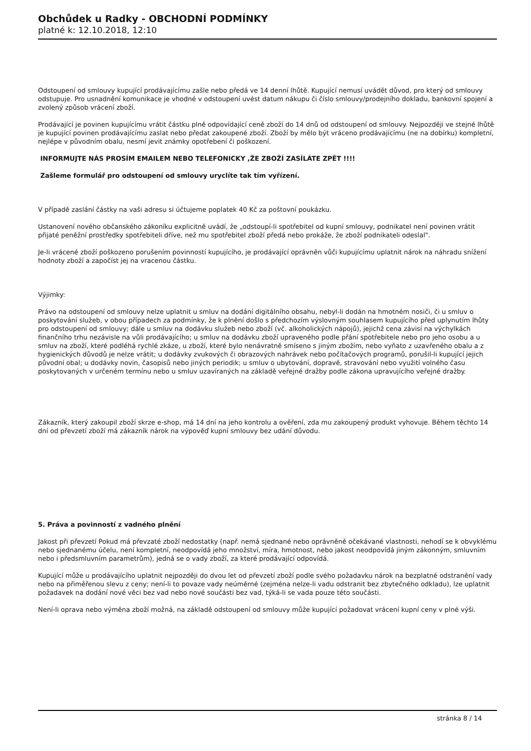Obchůdek u Radky - OBCHODNÍ PODMÍNKY
platné k: 12.10.2018, 12:10
Odstoupení od smlouvy kupující prodávajícímu zašle nebo předá ve 14 denní lhůtě. Kupující nemusí uvádět důvod, pro který od smlouvy odstupuje. Pro usnadnění komunikace je vhodné v odstoupení uvést datum nákupu či číslo smlouvy/prodejního dokladu, bankovní spojení a zvolený způsob vrácení zboží.
Prodávající je povinen kupujícímu vrátit částku plně odpovídající ceně zboží do 14 dnů od odstoupení od smlouvy. Nejpozději ve stejné lhůtě je kupující povinen prodávajícímu zaslat nebo předat zakoupené zboží. Zboží by mělo být vráceno prodávajícímu (ne na dobírku) kompletní, nejlépe v původním obalu, nesmí jevit známky opotřebení či poškození.
INFORMUJTE NÁS PROSÍM EMAILEM NEBO TELEFONICKY ,ŽE ZBOŽÍ ZASÍLÁTE ZPĚT !!!!
Zašleme formulář pro odstoupení od smlouvy uryclíte tak tím vyřízení.
V případě zaslání částky na vaši adresu si účtujeme poplatek 40 Kč za poštovní poukázku.
Ustanovení nového občanského zákoníku explicitně uvádí, že „odstoupí-li spotřebitel od kupní smlouvy, podnikatel není povinen vrátit přijaté peněžní prostředky spotřebiteli dříve, než mu spotřebitel zboží předá nebo prokáže, že zboží podnikateli odeslal".
Je-li vrácené zboží poškozeno porušením povinností kupujícího, je prodávající oprávněn vůči kupujícímu uplatnit nárok na náhradu snížení hodnoty zboží a započíst jej na vracenou částku.
Výjimky:
Právo na odstoupení od smlouvy nelze uplatnit u smluv na dodání digitálního obsahu, nebyl-li dodán na hmotném nosiči, či u smluv o poskytování služeb, v obou případech za podmínky, že k plnění došlo s předchozím výslovným souhlasem kupujícího před uplynutím lhůty pro odstoupení od smlouvy; dále u smluv na dodávku služeb nebo zboží (vč. alkoholických nápojů), jejichž cena závisí na výchylkách finančního trhu nezávisle na vůli prodávajícího; u smluv na dodávku zboží upraveného podle přání spotřebitele nebo pro jeho osobu a u smluv na zboží, které podléhá rychlé zkáze, u zboží, které bylo nenávratně smíseno s jiným zbožím, nebo vyňato z uzavřeného obalu a z hygienických důvodů je nelze vrátit; u dodávky zvukových či obrazových nahrávek nebo počítačových programů, porušil-li kupující jejich původní obal; u dodávky novin, časopisů nebo jiných periodik; u smluv o ubytování, dopravě, stravování nebo využití volného času poskytovaných v určeném termínu nebo u smluv uzavíraných na základě veřejné dražby podle zákona upravujícího veřejné dražby.
Zákazník, který zakoupil zboží skrze e-shop, má 14 dní na jeho kontrolu a ověření, zda mu zakoupený produkt vyhovuje. Během těchto 14 dní od převzetí zboží má zákazník nárok na výpověď kupní smlouvy bez udání důvodu.
5. Práva a povinností z vadného plnění
Jakost při převzetí Pokud má převzaté zboží nedostatky (např. nemá sjednané nebo oprávněně očekávané vlastnosti, nehodí se k obvyklému nebo sjednanému účelu, není kompletní, neodpovídá jeho množství, míra, hmotnost, nebo jakost neodpovídá jiným zákonným, smluvním nebo i předsmluvním parametrům), jedná se o vady zboží, za které prodávající odpovídá.
Kupující může u prodávajícího uplatnit nejpozději do dvou let od převzetí zboží podle svého požadavku nárok na bezplatné odstranění vady nebo na přiměřenou slevu z ceny; není-li to povaze vady neúměrné (zejména nelze-li vadu odstranit bez zbytečného odkladu), lze uplatnit požadavek na dodání nové věci bez vad nebo nové součásti bez vad, týká-li se vada pouze této součásti.
Není-li oprava nebo výměna zboží možná, na základě odstoupení od smlouvy může kupující požadovat vrácení kupní ceny v plné výši.
stránka 8 / 14